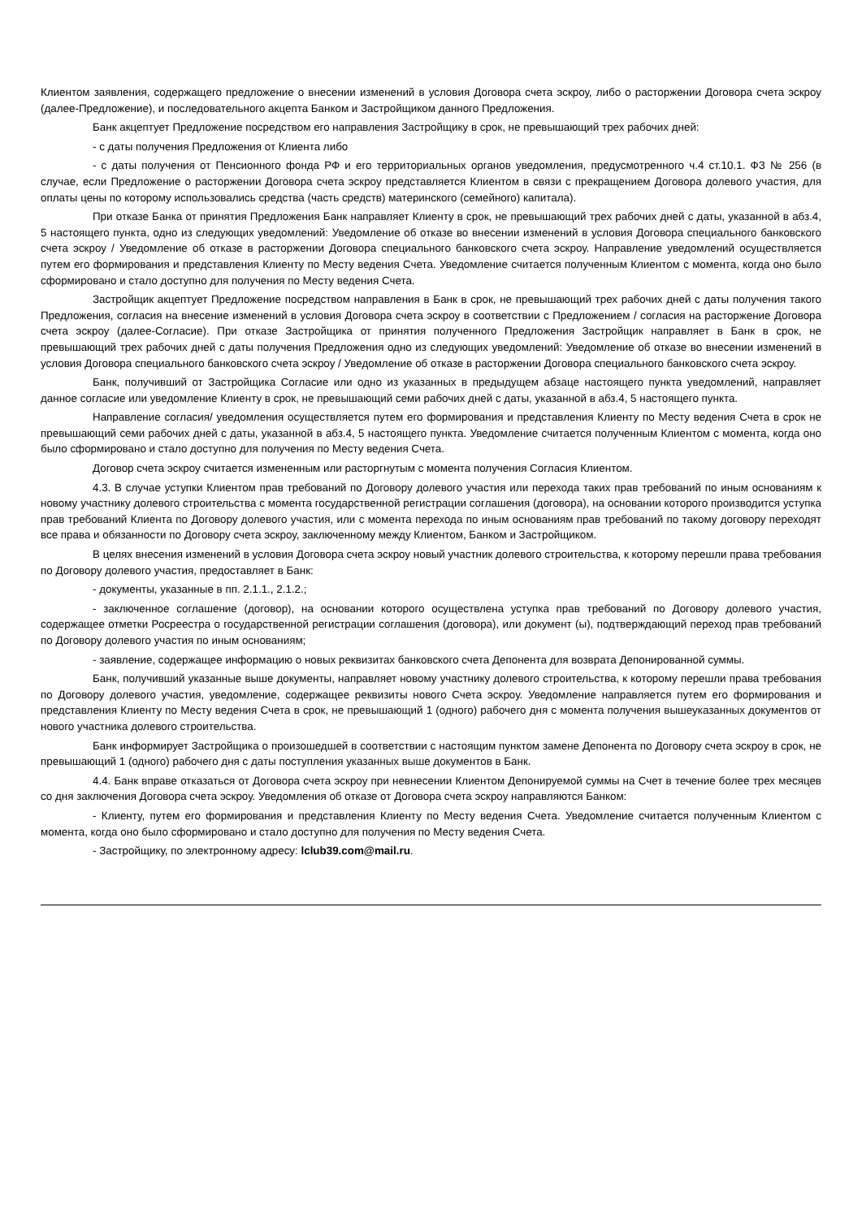Клиентом заявления, содержащего предложение о внесении изменений в условия Договора счета эскроу, либо о расторжении Договора счета эскроу (далее-Предложение), и последовательного акцепта Банком и Застройщиком данного Предложения.
Банк акцептует Предложение посредством его направления Застройщику в срок, не превышающий трех рабочих дней:
- с даты получения Предложения от Клиента либо
- с даты получения от Пенсионного фонда РФ и его территориальных органов уведомления, предусмотренного ч.4 ст.10.1. ФЗ № 256 (в случае, если Предложение о расторжении Договора счета эскроу представляется Клиентом в связи с прекращением Договора долевого участия, для оплаты цены по которому использовались средства (часть средств) материнского (семейного) капитала).
При отказе Банка от принятия Предложения Банк направляет Клиенту в срок, не превышающий трех рабочих дней с даты, указанной в абз.4, 5 настоящего пункта, одно из следующих уведомлений: Уведомление об отказе во внесении изменений в условия Договора специального банковского счета эскроу / Уведомление об отказе в расторжении Договора специального банковского счета эскроу. Направление уведомлений осуществляется путем его формирования и представления Клиенту по Месту ведения Счета. Уведомление считается полученным Клиентом с момента, когда оно было сформировано и стало доступно для получения по Месту ведения Счета.
Застройщик акцептует Предложение посредством направления в Банк в срок, не превышающий трех рабочих дней с даты получения такого Предложения, согласия на внесение изменений в условия Договора счета эскроу в соответствии с Предложением / согласия на расторжение Договора счета эскроу (далее-Согласие). При отказе Застройщика от принятия полученного Предложения Застройщик направляет в Банк в срок, не превышающий трех рабочих дней с даты получения Предложения одно из следующих уведомлений: Уведомление об отказе во внесении изменений в условия Договора специального банковского счета эскроу / Уведомление об отказе в расторжении Договора специального банковского счета эскроу.
Банк, получивший от Застройщика Согласие или одно из указанных в предыдущем абзаце настоящего пункта уведомлений, направляет данное согласие или уведомление Клиенту в срок, не превышающий семи рабочих дней с даты, указанной в абз.4, 5 настоящего пункта.
Направление согласия/ уведомления осуществляется путем его формирования и представления Клиенту по Месту ведения Счета в срок не превышающий семи рабочих дней с даты, указанной в абз.4, 5 настоящего пункта. Уведомление считается полученным Клиентом с момента, когда оно было сформировано и стало доступно для получения по Месту ведения Счета.
Договор счета эскроу считается измененным или расторгнутым с момента получения Согласия Клиентом.
4.3. В случае уступки Клиентом прав требований по Договору долевого участия или перехода таких прав требований по иным основаниям к новому участнику долевого строительства с момента государственной регистрации соглашения (договора), на основании которого производится уступка прав требований Клиента по Договору долевого участия, или с момента перехода по иным основаниям прав требований по такому договору переходят все права и обязанности по Договору счета эскроу, заключенному между Клиентом, Банком и Застройщиком.
В целях внесения изменений в условия Договора счета эскроу новый участник долевого строительства, к которому перешли права требования по Договору долевого участия, предоставляет в Банк:
- документы, указанные в пп. 2.1.1., 2.1.2.;
- заключенное соглашение (договор), на основании которого осуществлена уступка прав требований по Договору долевого участия, содержащее отметки Росреестра о государственной регистрации соглашения (договора), или документ (ы), подтверждающий переход прав требований по Договору долевого участия по иным основаниям;
- заявление, содержащее информацию о новых реквизитах банковского счета Депонента для возврата Депонированной суммы.
Банк, получивший указанные выше документы, направляет новому участнику долевого строительства, к которому перешли права требования по Договору долевого участия, уведомление, содержащее реквизиты нового Счета эскроу. Уведомление направляется путем его формирования и представления Клиенту по Месту ведения Счета в срок, не превышающий 1 (одного) рабочего дня с момента получения вышеуказанных документов от нового участника долевого строительства.
Банк информирует Застройщика о произошедшей в соответствии с настоящим пунктом замене Депонента по Договору счета эскроу в срок, не превышающий 1 (одного) рабочего дня с даты поступления указанных выше документов в Банк.
4.4. Банк вправе отказаться от Договора счета эскроу при невнесении Клиентом Депонируемой суммы на Счет в течение более трех месяцев со дня заключения Договора счета эскроу. Уведомления об отказе от Договора счета эскроу направляются Банком:
- Клиенту, путем его формирования и представления Клиенту по Месту ведения Счета. Уведомление считается полученным Клиентом с момента, когда оно было сформировано и стало доступно для получения по Месту ведения Счета.
- Застройщику, по электронному адресу: lclub39.com@mail.ru.